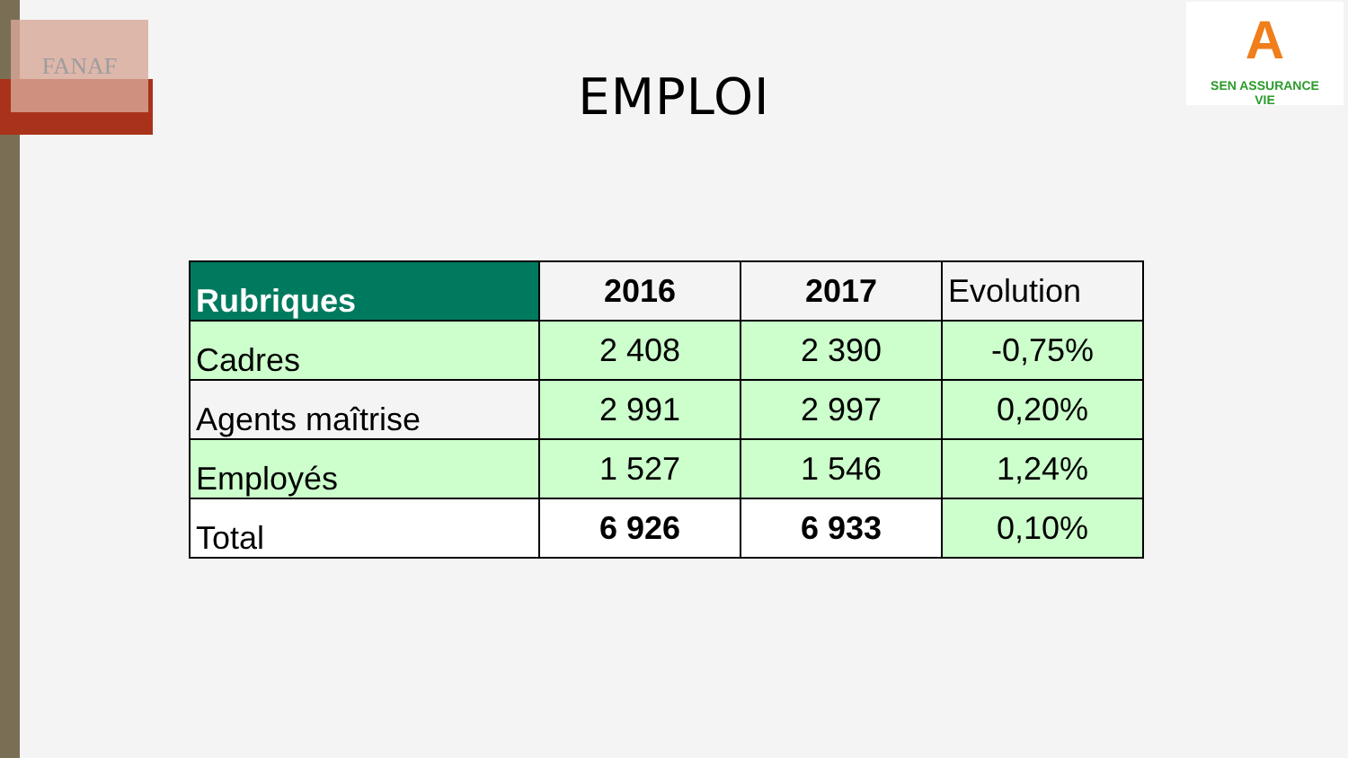FANAF
A
SEN ASSURANCE
VIE
EMPLOI
| Rubriques | 2016 | 2017 | Evolution |
| --- | --- | --- | --- |
| Cadres | 2 408 | 2 390 | -0,75% |
| Agents maîtrise | 2 991 | 2 997 | 0,20% |
| Employés | 1 527 | 1 546 | 1,24% |
| Total | 6 926 | 6 933 | 0,10% |